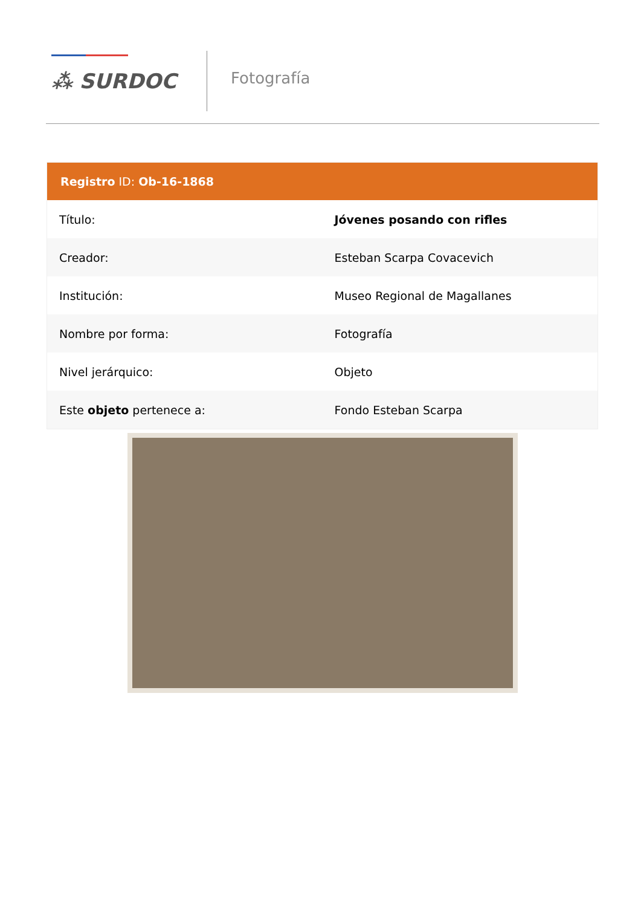⁂ SURDOC Fotografía
| Registro ID: Ob-16-1868 | |
| --- | --- |
| Título: | Jóvenes posando con rifles |
| Creador: | Esteban Scarpa Covacevich |
| Institución: | Museo Regional de Magallanes |
| Nombre por forma: | Fotografía |
| Nivel jerárquico: | Objeto |
| Este objeto pertenece a: | Fondo Esteban Scarpa |